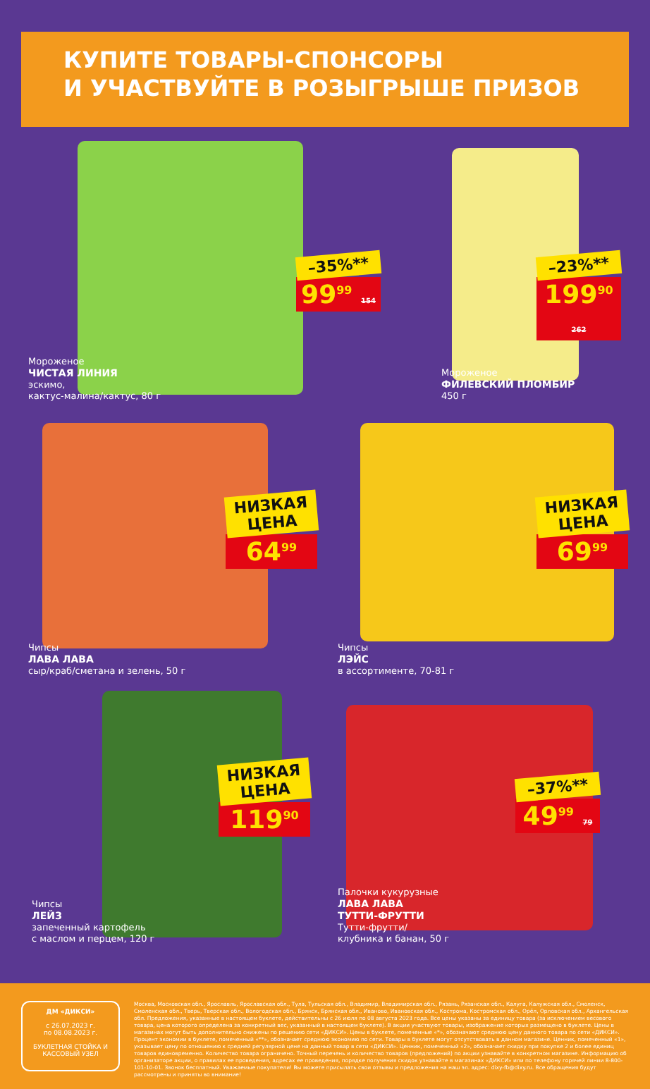КУПИТЕ ТОВАРЫ-СПОНСОРЫ
И УЧАСТВУЙТЕ В РОЗЫГРЫШЕ ПРИЗОВ
–35%**
99<sup>99</sup> 154
Мороженое
ЧИСТАЯ ЛИНИЯ
эскимо,
кактус-малина/кактус, 80 г
–23%**
199<sup>90</sup> 262
Мороженое
ФИЛЕВСКИЙ ПЛОМБИР
450 г
НИЗКАЯ ЦЕНА
64<sup>99</sup>
Чипсы
ЛАВА ЛАВА
сыр/краб/сметана и зелень, 50 г
НИЗКАЯ ЦЕНА
69<sup>99</sup>
Чипсы
ЛЭЙС
в ассортименте, 70-81 г
НИЗКАЯ ЦЕНА
119<sup>90</sup>
Чипсы
ЛЕЙЗ
запеченный картофель
с маслом и перцем, 120 г
–37%**
49<sup>99</sup> 79
Палочки кукурузные
ЛАВА ЛАВА
ТУТТИ-ФРУТТИ
Тутти-фрутти/
клубника и банан, 50 г
ДМ «ДИКСИ»
с 26.07.2023 г.
по 08.08.2023 г.
БУКЛЕТНАЯ СТОЙКА И КАССОВЫЙ УЗЕЛ
Москва, Московская обл., Ярославль, Ярославская обл., Тула, Тульская обл., Владимир, Владимирская обл., Рязань, Рязанская обл., Калуга, Калужская обл., Смоленск, Смоленская обл., Тверь, Тверская обл., Вологодская обл., Брянск, Брянская обл., Иваново, Ивановская обл., Кострома, Костромская обл., Орёл, Орловская обл., Архангельская обл. Предложения, указанные в настоящем буклете, действительны с 26 июля по 08 августа 2023 года. Все цены указаны за единицу товара (за исключением весового товара, цена которого определена за конкретный вес, указанный в настоящем буклете). В акции участвуют товары, изображение которых размещено в буклете. Цены в магазинах могут быть дополнительно снижены по решению сети «ДИКСИ». Цены в буклете, помеченные «*», обозначают среднюю цену данного товара по сети «ДИКСИ». Процент экономии в буклете, помеченный «**», обозначает среднюю экономию по сети. Товары в буклете могут отсутствовать в данном магазине. Ценник, помеченный «1», указывает цену по отношению к средней регулярной цене на данный товар в сети «ДИКСИ». Ценник, помеченный «2», обозначает скидку при покупке 2 и более единиц товаров единовременно. Количество товара ограничено. Точный перечень и количество товаров (предложений) по акции узнавайте в конкретном магазине. Информацию об организаторе акции, о правилах ее проведения, адресах ее проведения, порядке получения скидок узнавайте в магазинах «ДИКСИ» или по телефону горячей линии 8-800-101-10-01. Звонок бесплатный. Уважаемые покупатели! Вы можете присылать свои отзывы и предложения на наш эл. адрес: dixy-fb@dixy.ru. Все обращения будут рассмотрены и приняты во внимание!